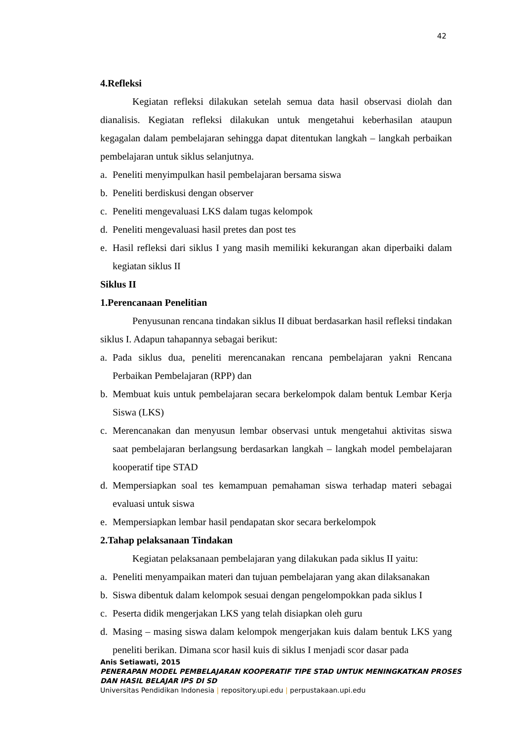42
4. Refleksi
Kegiatan refleksi dilakukan setelah semua data hasil observasi diolah dan dianalisis. Kegiatan refleksi dilakukan untuk mengetahui keberhasilan ataupun kegagalan dalam pembelajaran sehingga dapat ditentukan langkah – langkah perbaikan pembelajaran untuk siklus selanjutnya.
a. Peneliti menyimpulkan hasil pembelajaran bersama siswa
b. Peneliti berdiskusi dengan observer
c. Peneliti mengevaluasi LKS dalam tugas kelompok
d. Peneliti mengevaluasi hasil pretes dan post tes
e. Hasil refleksi dari siklus I yang masih memiliki kekurangan akan diperbaiki dalam kegiatan siklus II
Siklus II
1. Perencanaan Penelitian
Penyusunan rencana tindakan siklus II dibuat berdasarkan hasil refleksi tindakan siklus I. Adapun tahapannya sebagai berikut:
a. Pada siklus dua, peneliti merencanakan rencana pembelajaran yakni Rencana Perbaikan Pembelajaran (RPP) dan
b. Membuat kuis untuk pembelajaran secara berkelompok dalam bentuk Lembar Kerja Siswa (LKS)
c. Merencanakan dan menyusun lembar observasi untuk mengetahui aktivitas siswa saat pembelajaran berlangsung berdasarkan langkah – langkah model pembelajaran kooperatif tipe STAD
d. Mempersiapkan soal tes kemampuan pemahaman siswa terhadap materi sebagai evaluasi untuk siswa
e. Mempersiapkan lembar hasil pendapatan skor secara berkelompok
2. Tahap pelaksanaan Tindakan
Kegiatan pelaksanaan pembelajaran yang dilakukan pada siklus II yaitu:
a. Peneliti menyampaikan materi dan tujuan pembelajaran yang akan dilaksanakan
b. Siswa dibentuk dalam kelompok sesuai dengan pengelompokkan pada siklus I
c. Peserta didik mengerjakan LKS yang telah disiapkan oleh guru
d. Masing – masing siswa dalam kelompok mengerjakan kuis dalam bentuk LKS yang peneliti berikan. Dimana scor hasil kuis di siklus I menjadi scor dasar pada
Anis Setiawati, 2015
PENERAPAN MODEL PEMBELAJARAN KOOPERATIF TIPE STAD UNTUK MENINGKATKAN PROSES
DAN HASIL BELAJAR IPS DI SD
Universitas Pendidikan Indonesia | repository.upi.edu | perpustakaan.upi.edu